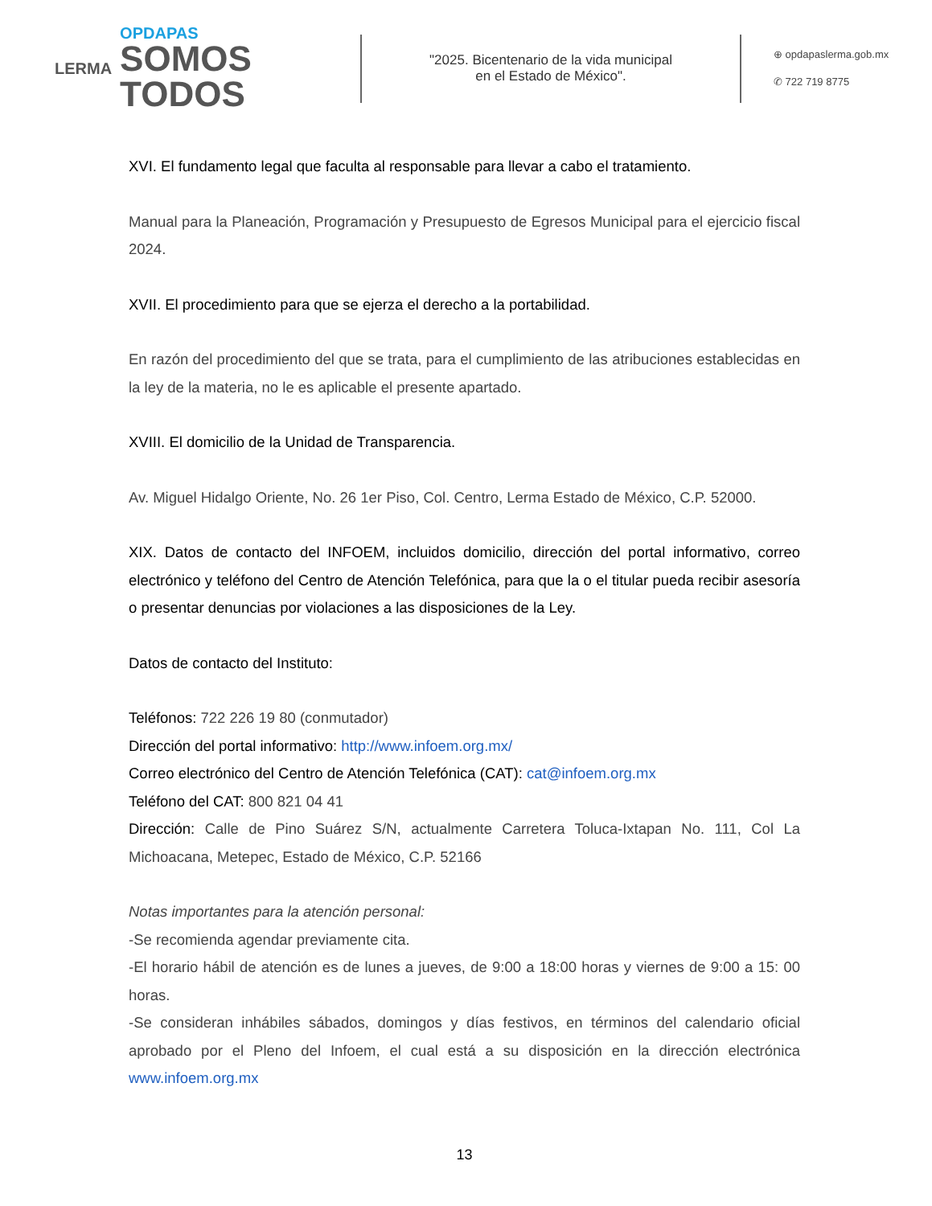LERMA
OPDAPAS
SOMOS
TODOS
"2025. Bicentenario de la vida municipal
en el Estado de México".
⊕ opdapaslerma.gob.mx
✆ 722 719 8775
XVI. El fundamento legal que faculta al responsable para llevar a cabo el tratamiento.
Manual para la Planeación, Programación y Presupuesto de Egresos Municipal para el ejercicio fiscal 2024.
XVII. El procedimiento para que se ejerza el derecho a la portabilidad.
En razón del procedimiento del que se trata, para el cumplimiento de las atribuciones establecidas en la ley de la materia, no le es aplicable el presente apartado.
XVIII. El domicilio de la Unidad de Transparencia.
Av. Miguel Hidalgo Oriente, No. 26 1er Piso, Col. Centro, Lerma Estado de México, C.P. 52000.
XIX. Datos de contacto del INFOEM, incluidos domicilio, dirección del portal informativo, correo electrónico y teléfono del Centro de Atención Telefónica, para que la o el titular pueda recibir asesoría o presentar denuncias por violaciones a las disposiciones de la Ley.
Datos de contacto del Instituto:
Teléfonos: 722 226 19 80 (conmutador)
Dirección del portal informativo: http://www.infoem.org.mx/
Correo electrónico del Centro de Atención Telefónica (CAT): cat@infoem.org.mx
Teléfono del CAT: 800 821 04 41
Dirección: Calle de Pino Suárez S/N, actualmente Carretera Toluca-Ixtapan No. 111, Col La Michoacana, Metepec, Estado de México, C.P. 52166
Notas importantes para la atención personal:
-Se recomienda agendar previamente cita.
-El horario hábil de atención es de lunes a jueves, de 9:00 a 18:00 horas y viernes de 9:00 a 15: 00 horas.
-Se consideran inhábiles sábados, domingos y días festivos, en términos del calendario oficial aprobado por el Pleno del Infoem, el cual está a su disposición en la dirección electrónica www.infoem.org.mx
13